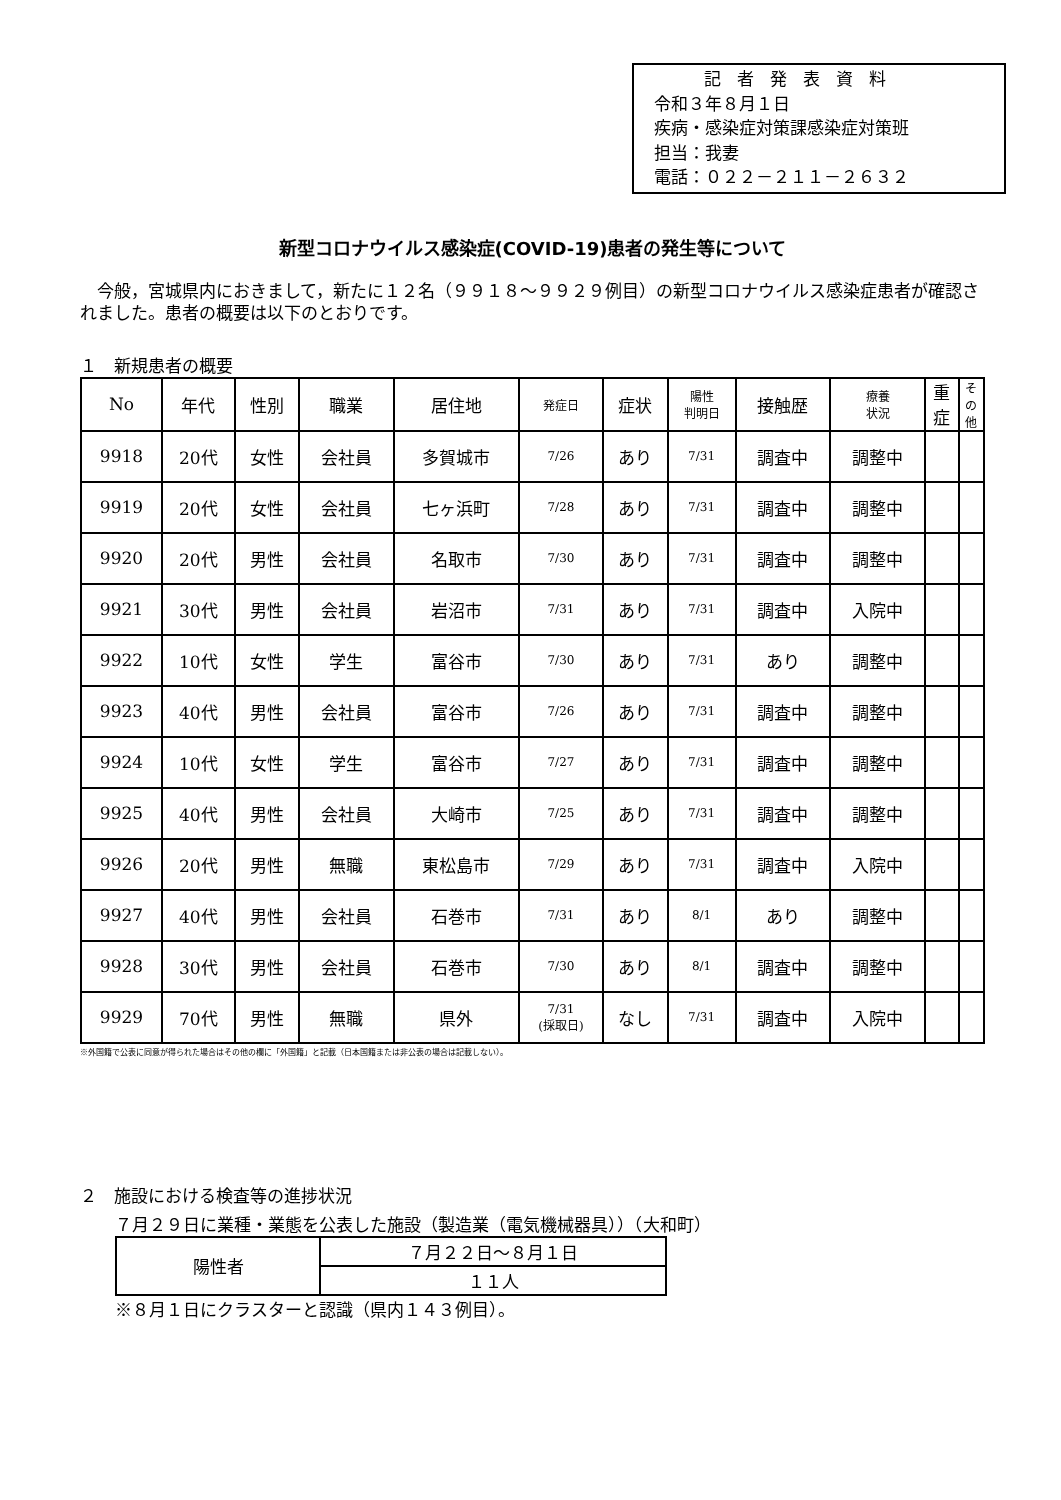記者発表資料
令和３年８月１日
疾病・感染症対策課感染症対策班
担当：我妻
電話：０２２－２１１－２６３２
新型コロナウイルス感染症(COVID-19)患者の発生等について
今般，宮城県内におきまして，新たに１２名（９９１８～９９２９例目）の新型コロナウイルス感染症患者が確認されました。患者の概要は以下のとおりです。
１　新規患者の概要
| No | 年代 | 性別 | 職業 | 居住地 | 発症日 | 症状 | 陽性 判明日 | 接触歴 | 療養 状況 | 重 症 | そ の 他 |
| --- | --- | --- | --- | --- | --- | --- | --- | --- | --- | --- | --- |
| 9918 | 20代 | 女性 | 会社員 | 多賀城市 | 7/26 | あり | 7/31 | 調査中 | 調整中 | | |
| 9919 | 20代 | 女性 | 会社員 | 七ヶ浜町 | 7/28 | あり | 7/31 | 調査中 | 調整中 | | |
| 9920 | 20代 | 男性 | 会社員 | 名取市 | 7/30 | あり | 7/31 | 調査中 | 調整中 | | |
| 9921 | 30代 | 男性 | 会社員 | 岩沼市 | 7/31 | あり | 7/31 | 調査中 | 入院中 | | |
| 9922 | 10代 | 女性 | 学生 | 富谷市 | 7/30 | あり | 7/31 | あり | 調整中 | | |
| 9923 | 40代 | 男性 | 会社員 | 富谷市 | 7/26 | あり | 7/31 | 調査中 | 調整中 | | |
| 9924 | 10代 | 女性 | 学生 | 富谷市 | 7/27 | あり | 7/31 | 調査中 | 調整中 | | |
| 9925 | 40代 | 男性 | 会社員 | 大崎市 | 7/25 | あり | 7/31 | 調査中 | 調整中 | | |
| 9926 | 20代 | 男性 | 無職 | 東松島市 | 7/29 | あり | 7/31 | 調査中 | 入院中 | | |
| 9927 | 40代 | 男性 | 会社員 | 石巻市 | 7/31 | あり | 8/1 | あり | 調整中 | | |
| 9928 | 30代 | 男性 | 会社員 | 石巻市 | 7/30 | あり | 8/1 | 調査中 | 調整中 | | |
| 9929 | 70代 | 男性 | 無職 | 県外 | 7/31 (採取日) | なし | 7/31 | 調査中 | 入院中 | | |
※外国籍で公表に同意が得られた場合はその他の欄に「外国籍」と記載（日本国籍または非公表の場合は記載しない）。
２　施設における検査等の進捗状況
７月２９日に業種・業態を公表した施設（製造業（電気機械器具））（大和町）
| 陽性者 | ７月２２日～８月１日 |
| | １１人 |
※８月１日にクラスターと認識（県内１４３例目）。